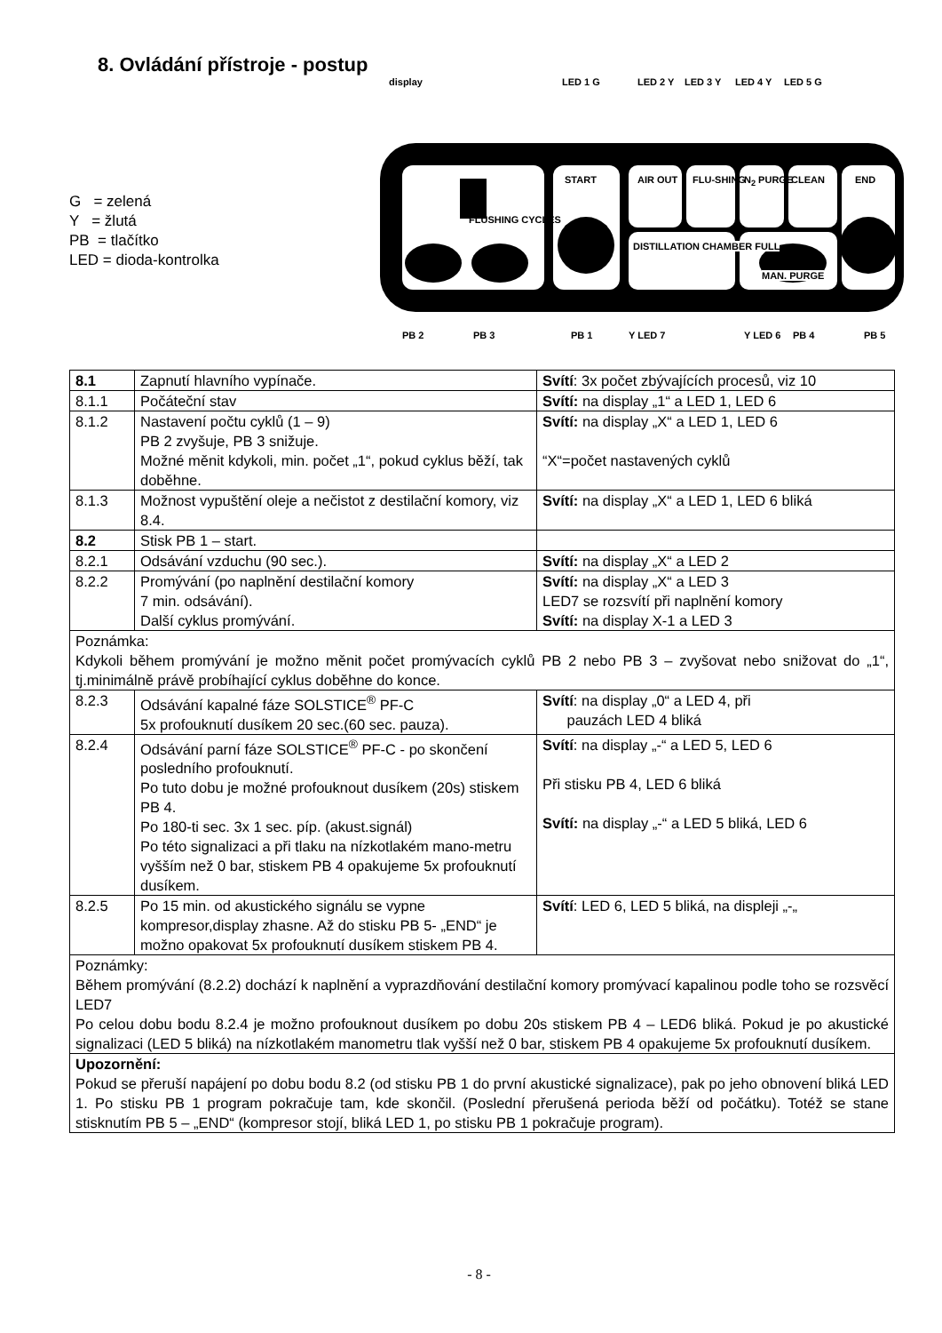8. Ovládání přístroje - postup
G = zelená
Y = žlutá
PB = tlačítko
LED = dioda-kontrolka
display LED 1 G LED 2 Y LED 3 Y LED 4 Y LED 5 G
FLUSHING CYCLES
START AIR OUT FLU-SHING N<sub>2</sub> PURGE CLEAN END
DISTILLATION CHAMBER FULL
MAN. PURGE
PB 2 PB 3 PB 1 Y LED 7 Y LED 6 PB 4 PB 5
| 8.1 | Zapnutí hlavního vypínače. | Svítí : 3x počet zbývajících procesů, viz 10 |
| 8.1.1 | Počáteční stav | Svítí: na display „1“ a LED 1, LED 6 |
| 8.1.2 | Nastavení počtu cyklů (1 – 9) PB 2 zvyšuje, PB 3 snižuje. Možné měnit kdykoli, min. počet „1“, pokud cyklus běží, tak doběhne. | Svítí: na display „X“ a LED 1, LED 6 “X“=počet nastavených cyklů |
| 8.1.3 | Možnost vypuštění oleje a nečistot z destilační komory, viz 8.4. | Svítí: na display „X“ a LED 1, LED 6 bliká |
| 8.2 | Stisk PB 1 – start. | |
| 8.2.1 | Odsávání vzduchu (90 sec.). | Svítí: na display „X“ a LED 2 |
| 8.2.2 | Promývání (po naplnění destilační komory 7 min. odsávání). Další cyklus promývání. | Svítí: na display „X“ a LED 3 LED7 se rozsvítí při naplnění komory Svítí: na display X-1 a LED 3 |
| Poznámka: Kdykoli během promývání je možno měnit počet promývacích cyklů PB 2 nebo PB 3 – zvyšovat nebo snižovat do „1“, tj.minimálně právě probíhající cyklus doběhne do konce. | | |
| 8.2.3 | Odsávání kapalné fáze SOLSTICE<sup>®</sup> PF-C 5x profouknutí dusíkem 20 sec.(60 sec. pauza). | Svítí : na display „0“ a LED 4, při pauzách LED 4 bliká |
| 8.2.4 | Odsávání parní fáze SOLSTICE<sup>®</sup> PF-C - po skončení posledního profouknutí. Po tuto dobu je možné profouknout dusíkem (20s) stiskem PB 4. Po 180-ti sec. 3x 1 sec. píp. (akust.signál) Po této signalizaci a při tlaku na nízkotlakém mano-metru vyšším než 0 bar, stiskem PB 4 opakujeme 5x profouknutí dusíkem. | Svítí : na display „-“ a LED 5, LED 6 Při stisku PB 4, LED 6 bliká Svítí: na display „-“ a LED 5 bliká, LED 6 |
| 8.2.5 | Po 15 min. od akustického signálu se vypne kompresor,display zhasne. Až do stisku PB 5- „END“ je možno opakovat 5x profouknutí dusíkem stiskem PB 4. | Svítí : LED 6, LED 5 bliká, na displeji „-„ |
| Poznámky: Během promývání (8.2.2) dochází k naplnění a vyprazdňování destilační komory promývací kapalinou podle toho se rozsvěcí LED7 Po celou dobu bodu 8.2.4 je možno profouknout dusíkem po dobu 20s stiskem PB 4 – LED6 bliká. Pokud je po akustické signalizaci (LED 5 bliká) na nízkotlakém manometru tlak vyšší než 0 bar, stiskem PB 4 opakujeme 5x profouknutí dusíkem. | | |
| Upozornění: Pokud se přeruší napájení po dobu bodu 8.2 (od stisku PB 1 do první akustické signalizace), pak po jeho obnovení bliká LED 1. Po stisku PB 1 program pokračuje tam, kde skončil. (Poslední přerušená perioda běží od počátku). Totéž se stane stisknutím PB 5 – „END“ (kompresor stojí, bliká LED 1, po stisku PB 1 pokračuje program). | | |
- 8 -